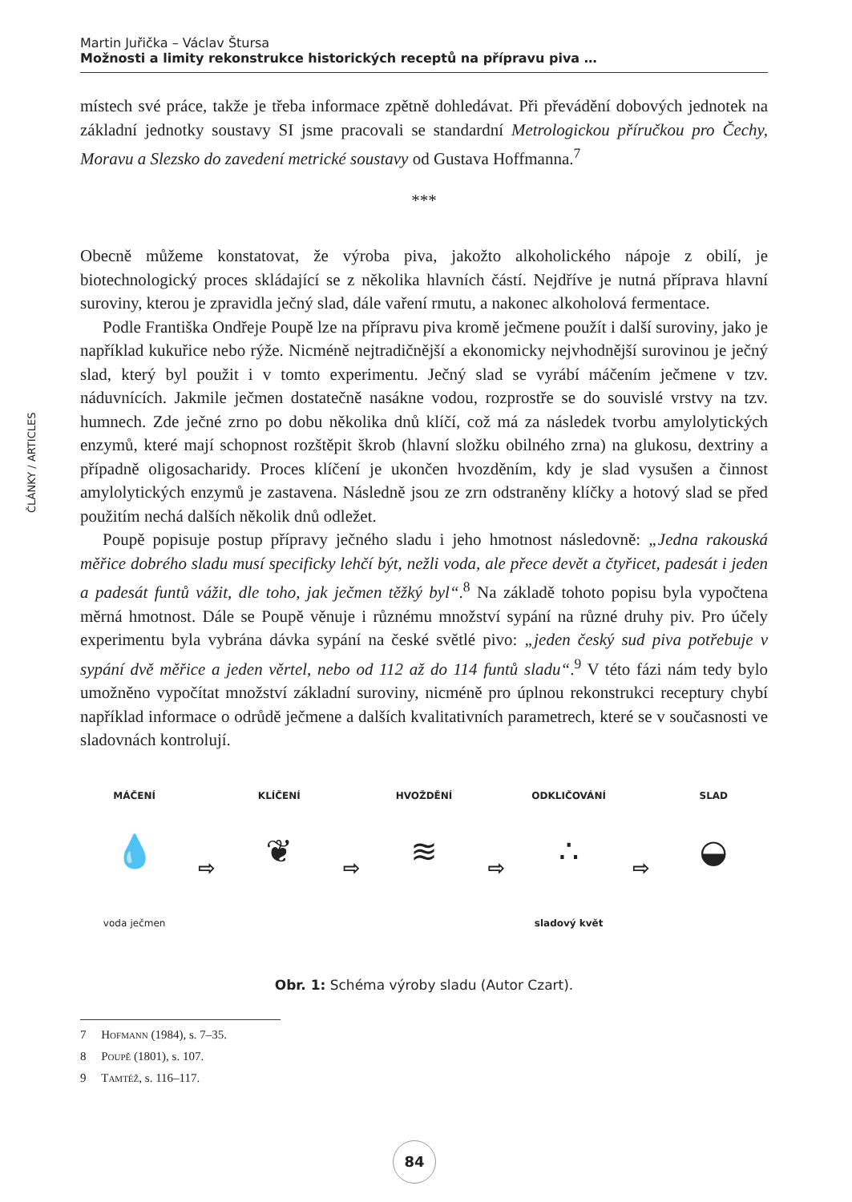Martin Juřička – Václav Štursa
Možnosti a limity rekonstrukce historických receptů na přípravu piva …
ČLÁNKY / ARTICLES
místech své práce, takže je třeba informace zpětně dohledávat. Při převádění dobových jednotek na základní jednotky soustavy SI jsme pracovali se standardní Metrologickou příručkou pro Čechy, Moravu a Slezsko do zavedení metrické soustavy od Gustava Hoffmanna.<sup>7</sup>
***
Obecně můžeme konstatovat, že výroba piva, jakožto alkoholického nápoje z obilí, je biotechnologický proces skládající se z několika hlavních částí. Nejdříve je nutná příprava hlavní suroviny, kterou je zpravidla ječný slad, dále vaření rmutu, a nakonec alkoholová fermentace.
Podle Františka Ondřeje Poupě lze na přípravu piva kromě ječmene použít i další suroviny, jako je například kukuřice nebo rýže. Nicméně nejtradičnější a ekonomicky nejvhodnější surovinou je ječný slad, který byl použit i v tomto experimentu. Ječný slad se vyrábí máčením ječmene v tzv. náduvnících. Jakmile ječmen dostatečně nasákne vodou, rozprostře se do souvislé vrstvy na tzv. humnech. Zde ječné zrno po dobu několika dnů klíčí, což má za následek tvorbu amylolytických enzymů, které mají schopnost rozštěpit škrob (hlavní složku obilného zrna) na glukosu, dextriny a případně oligosacharidy. Proces klíčení je ukončen hvozděním, kdy je slad vysušen a činnost amylolytických enzymů je zastavena. Následně jsou ze zrn odstraněny klíčky a hotový slad se před použitím nechá dalších několik dnů odležet.
Poupě popisuje postup přípravy ječného sladu i jeho hmotnost následovně: „Jedna rakouská měřice dobrého sladu musí specificky lehčí být, nežli voda, ale přece devět a čtyřicet, padesát i jeden a padesát funtů vážit, dle toho, jak ječmen těžký byl“.<sup>8</sup> Na základě tohoto popisu byla vypočtena měrná hmotnost. Dále se Poupě věnuje i různému množství sypání na různé druhy piv. Pro účely experimentu byla vybrána dávka sypání na české světlé pivo: „jeden český sud piva potřebuje v sypání dvě měřice a jeden věrtel, nebo od 112 až do 114 funtů sladu“.<sup>9</sup> V této fázi nám tedy bylo umožněno vypočítat množství základní suroviny, nicméně pro úplnou rekonstrukci receptury chybí například informace o odrůdě ječmene a dalších kvalitativních parametrech, které se v současnosti ve sladovnách kontrolují.
MÁČENÍ
💧
voda ječmen
⇨
KLÍČENÍ
❦
⇨
HVOŽDĚNÍ
≋
⇨
ODKLIČOVÁNÍ
∴
sladový květ
⇨
SLAD
◒
Obr. 1: Schéma výroby sladu (Autor Czart).
7 Hofmann (1984), s. 7–35.
8 Poupě (1801), s. 107.
9 Tamtéž, s. 116–117.
84